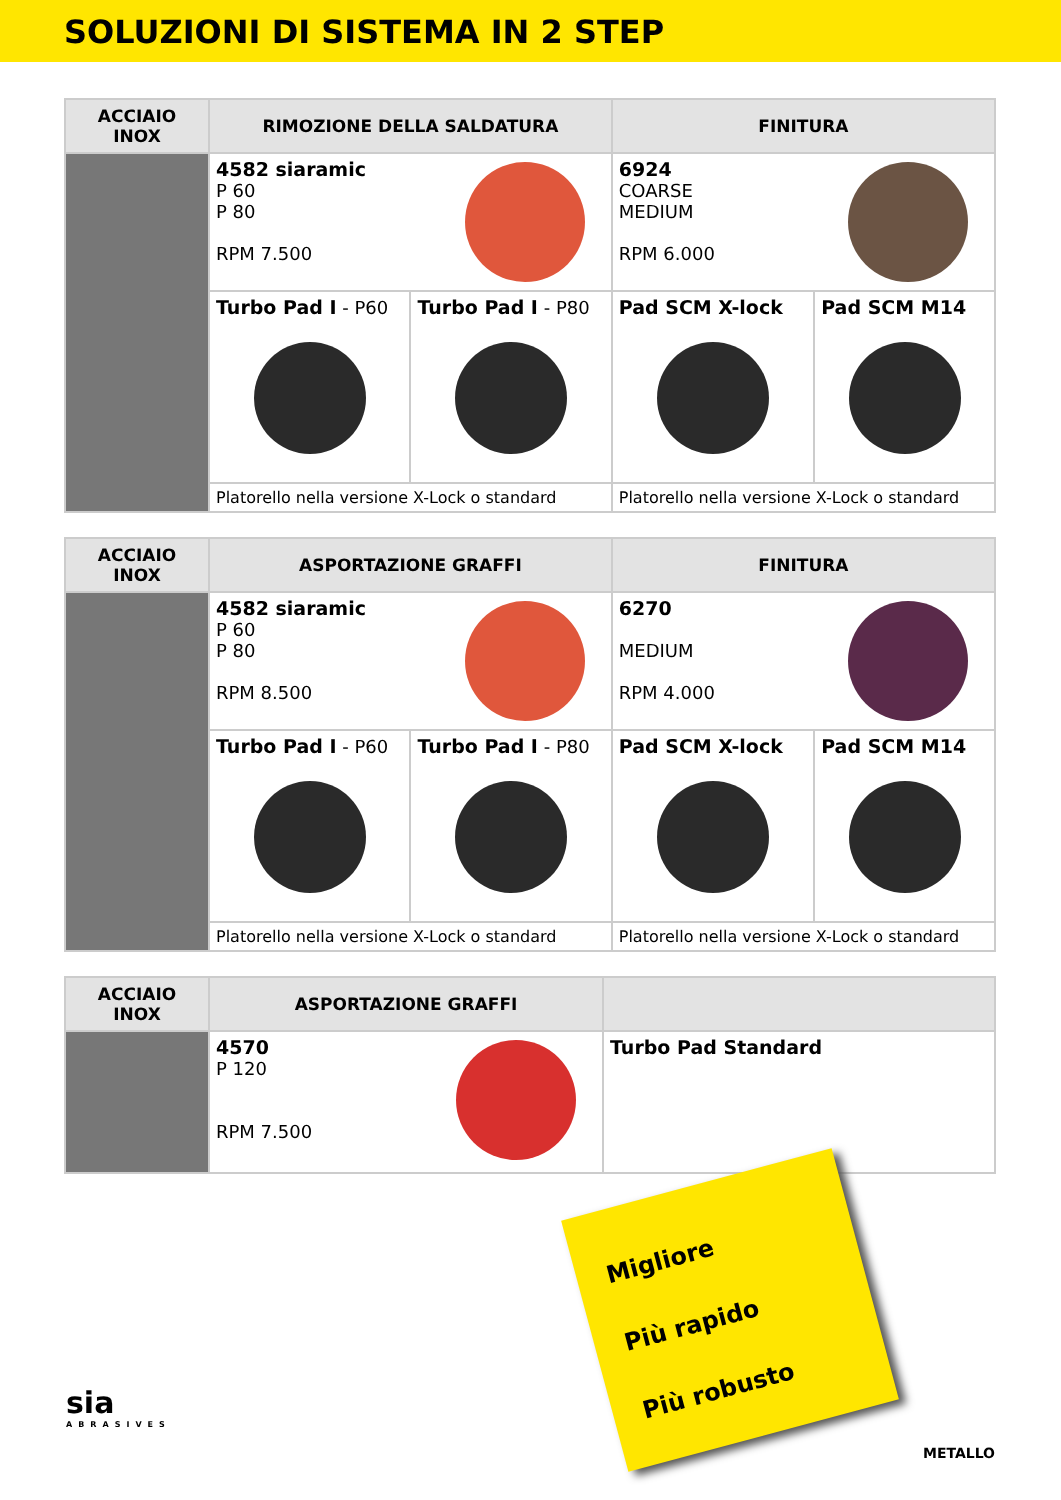SOLUZIONI DI SISTEMA IN 2 STEP
| ACCIAIO INOX | RIMOZIONE DELLA SALDATURA | | FINITURA | |
| --- | --- | --- | --- | --- |
| | 4582 siaramic P 60 P 80 RPM 7.500 | | 6924 COARSE MEDIUM RPM 6.000 | |
| | Turbo Pad I - P60 | Turbo Pad I - P80 | Pad SCM X-lock | Pad SCM M14 |
| | Platorello nella versione X-Lock o standard | | Platorello nella versione X-Lock o standard | |
| ACCIAIO INOX | ASPORTAZIONE GRAFFI | | FINITURA | |
| --- | --- | --- | --- | --- |
| | 4582 siaramic P 60 P 80 RPM 8.500 | | 6270 MEDIUM RPM 4.000 | |
| | Turbo Pad I - P60 | Turbo Pad I - P80 | Pad SCM X-lock | Pad SCM M14 |
| | Platorello nella versione X-Lock o standard | | Platorello nella versione X-Lock o standard | |
| ACCIAIO INOX | ASPORTAZIONE GRAFFI | |
| --- | --- | --- |
| | 4570 P 120 RPM 7.500 | Turbo Pad Standard |
Migliore
Più rapido
Più robusto
sia
ABRASIVES
METALLO